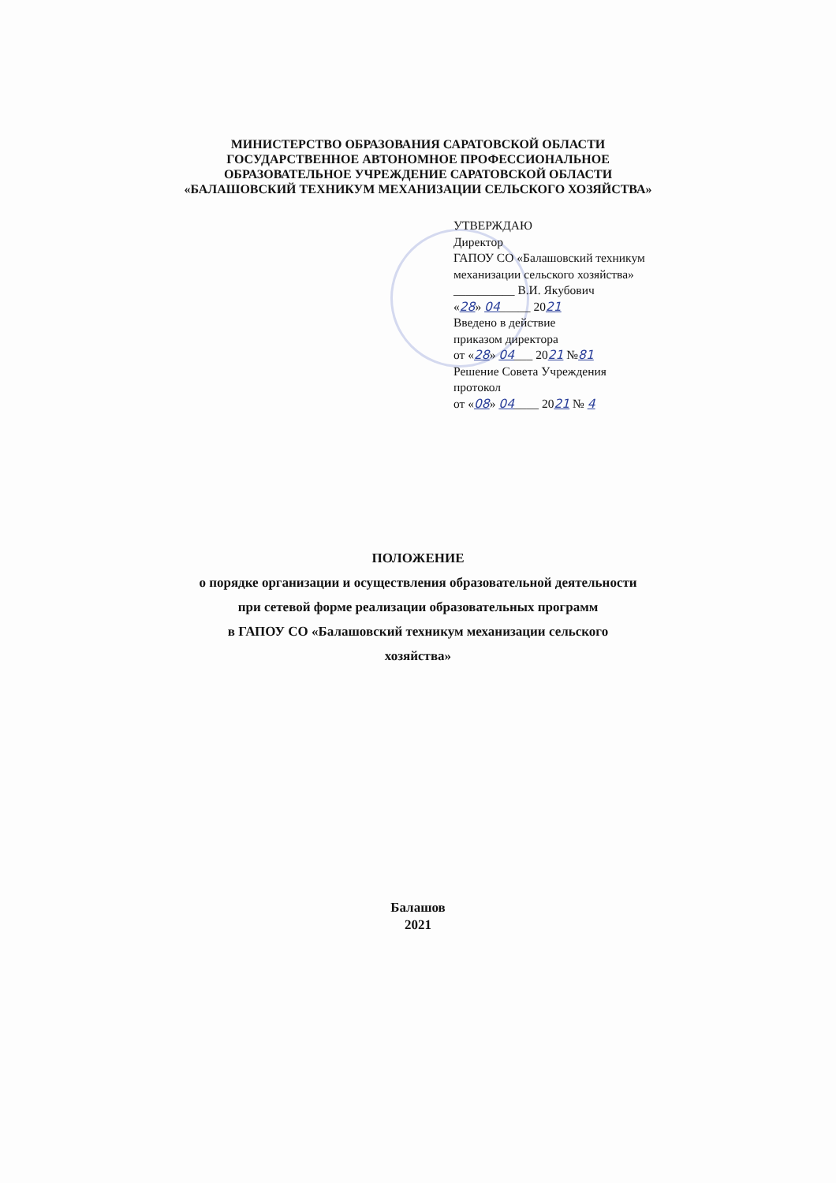МИНИСТЕРСТВО ОБРАЗОВАНИЯ САРАТОВСКОЙ ОБЛАСТИ
ГОСУДАРСТВЕННОЕ АВТОНОМНОЕ ПРОФЕССИОНАЛЬНОЕ
ОБРАЗОВАТЕЛЬНОЕ УЧРЕЖДЕНИЕ САРАТОВСКОЙ ОБЛАСТИ
«БАЛАШОВСКИЙ ТЕХНИКУМ МЕХАНИЗАЦИИ СЕЛЬСКОГО ХОЗЯЙСТВА»
УТВЕРЖДАЮ
Директор
ГАПОУ СО «Балашовский техникум
механизации сельского хозяйства»
__________ В.И. Якубович
«28» 04_____ 2021
Введено в действие
приказом директора
от «28» 04___ 2021 №81
Решение Совета Учреждения
протокол
от «08» 04____ 2021 № 4
ПОЛОЖЕНИЕ
о порядке организации и осуществления образовательной деятельности
при сетевой форме реализации образовательных программ
в ГАПОУ СО «Балашовский техникум механизации сельского
хозяйства»
Балашов
2021